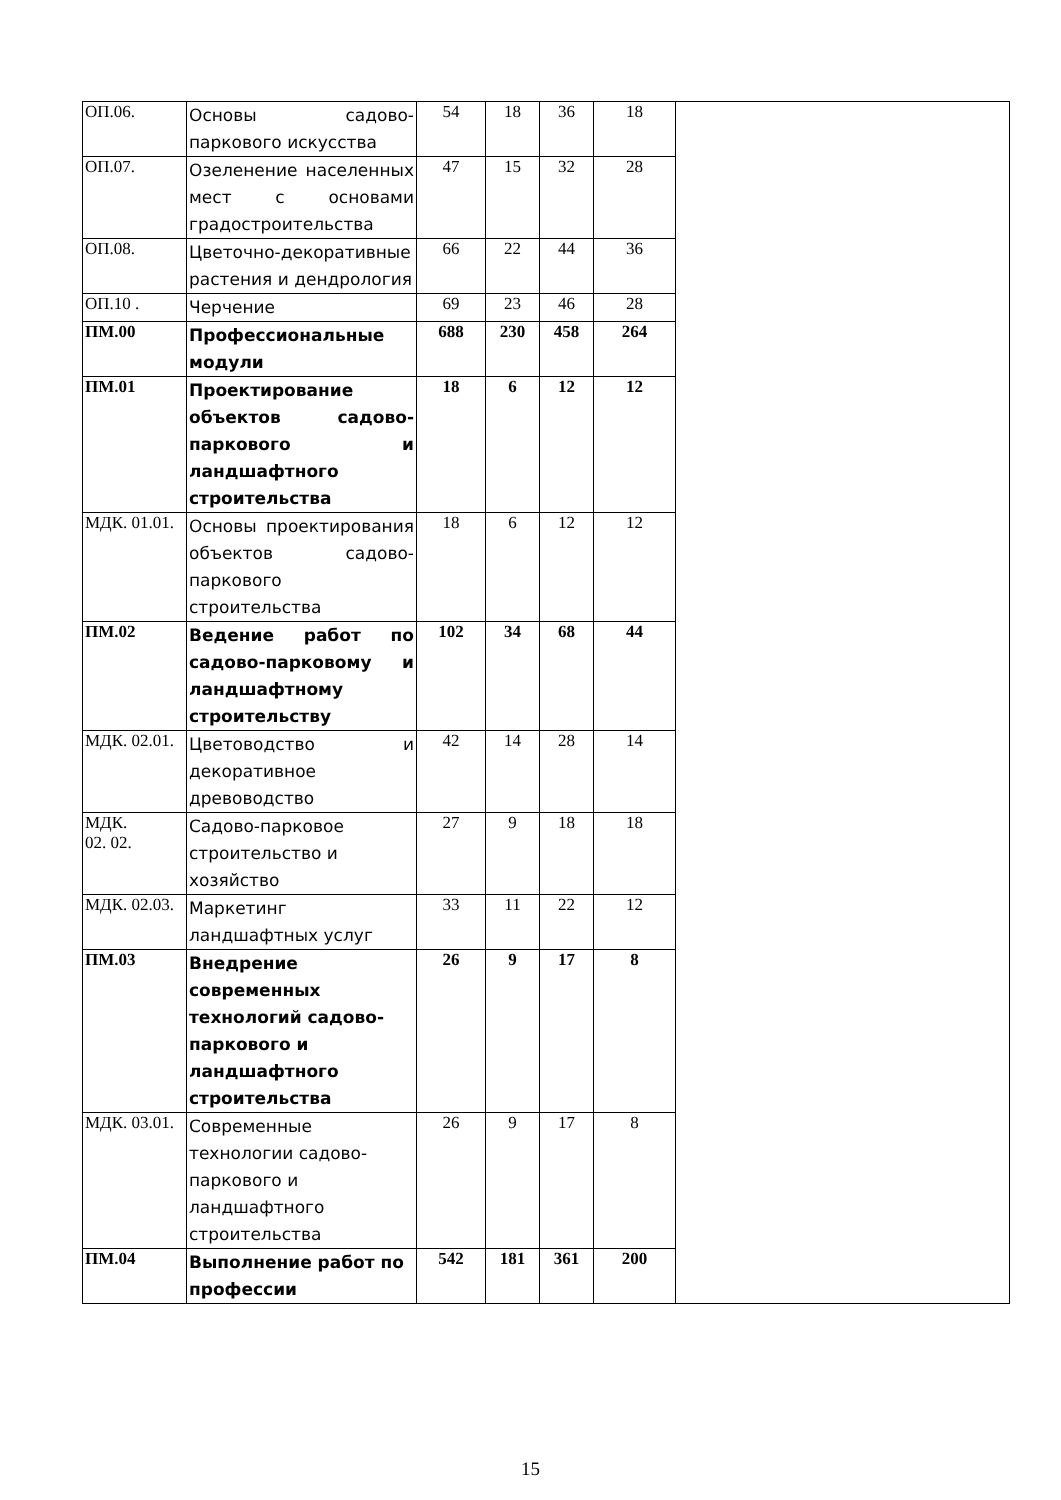| ОП.06. | Основы садово-паркового искусства | 54 | 18 | 36 | 18 | |
| ОП.07. | Озеленение населенных мест с основами градостроительства | 47 | 15 | 32 | 28 | |
| ОП.08. | Цветочно-декоративные растения и дендрология | 66 | 22 | 44 | 36 | |
| ОП.10 . | Черчение | 69 | 23 | 46 | 28 | |
| ПМ.00 | Профессиональные модули | 688 | 230 | 458 | 264 | |
| ПМ.01 | Проектирование объектов садово-паркового и ландшафтного строительства | 18 | 6 | 12 | 12 | |
| МДК. 01.01. | Основы проектирования объектов садово-паркового строительства | 18 | 6 | 12 | 12 | |
| ПМ.02 | Ведение работ по садово-парковому и ландшафтному строительству | 102 | 34 | 68 | 44 | |
| МДК. 02.01. | Цветоводство и декоративное древоводство | 42 | 14 | 28 | 14 | |
| МДК. 02. 02. | Садово-парковое строительство и хозяйство | 27 | 9 | 18 | 18 | |
| МДК. 02.03. | Маркетинг ландшафтных услуг | 33 | 11 | 22 | 12 | |
| ПМ.03 | Внедрение современных технологий садово-паркового и ландшафтного строительства | 26 | 9 | 17 | 8 | |
| МДК. 03.01. | Современные технологии садово-паркового и ландшафтного строительства | 26 | 9 | 17 | 8 | |
| ПМ.04 | Выполнение работ по профессии | 542 | 181 | 361 | 200 | |
15